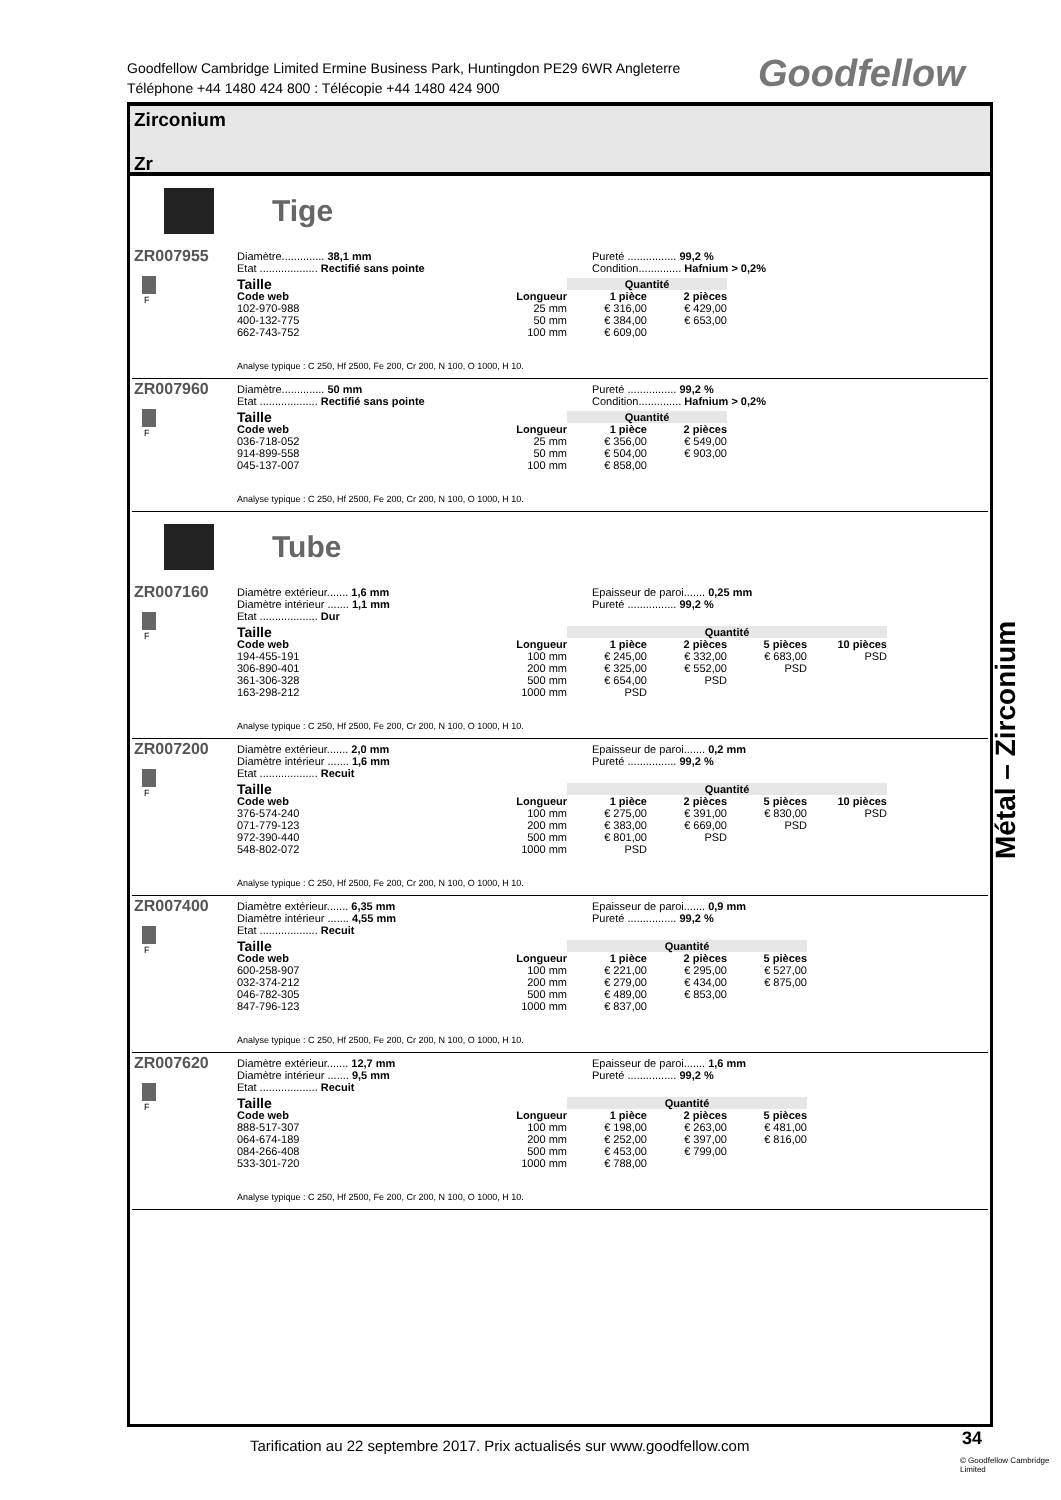Goodfellow Cambridge Limited Ermine Business Park, Huntingdon PE29 6WR Angleterre
Téléphone +44 1480 424 800 : Télécopie +44 1480 424 900
Goodfellow
Zirconium
Zr
Tige
ZR007955
F
Diamètre.............. 38,1 mm
Etat ................... Rectifié sans pointe
Pureté ................ 99,2 %
Condition.............. Hafnium > 0,2%
| Taille | | Quantité | |
| --- | --- | --- | --- |
| Code web | Longueur | 1 pièce | 2 pièces |
| 102-970-988 | 25 mm | € 316,00 | € 429,00 |
| 400-132-775 | 50 mm | € 384,00 | € 653,00 |
| 662-743-752 | 100 mm | € 609,00 | |
Analyse typique : C 250, Hf 2500, Fe 200, Cr 200, N 100, O 1000, H 10.
ZR007960
F
Diamètre.............. 50 mm
Etat ................... Rectifié sans pointe
Pureté ................ 99,2 %
Condition.............. Hafnium > 0,2%
| Taille | | Quantité | |
| --- | --- | --- | --- |
| Code web | Longueur | 1 pièce | 2 pièces |
| 036-718-052 | 25 mm | € 356,00 | € 549,00 |
| 914-899-558 | 50 mm | € 504,00 | € 903,00 |
| 045-137-007 | 100 mm | € 858,00 | |
Analyse typique : C 250, Hf 2500, Fe 200, Cr 200, N 100, O 1000, H 10.
Tube
ZR007160
F
Diamètre extérieur....... 1,6 mm
Diamètre intérieur ....... 1,1 mm
Etat ................... Dur
Epaisseur de paroi....... 0,25 mm
Pureté ................ 99,2 %
| Taille | | Quantité | | | |
| --- | --- | --- | --- | --- | --- |
| Code web | Longueur | 1 pièce | 2 pièces | 5 pièces | 10 pièces |
| 194-455-191 | 100 mm | € 245,00 | € 332,00 | € 683,00 | PSD |
| 306-890-401 | 200 mm | € 325,00 | € 552,00 | PSD | |
| 361-306-328 | 500 mm | € 654,00 | PSD | | |
| 163-298-212 | 1000 mm | PSD | | | |
Analyse typique : C 250, Hf 2500, Fe 200, Cr 200, N 100, O 1000, H 10.
ZR007200
F
Diamètre extérieur....... 2,0 mm
Diamètre intérieur ....... 1,6 mm
Etat ................... Recuit
Epaisseur de paroi....... 0,2 mm
Pureté ................ 99,2 %
| Taille | | Quantité | | | |
| --- | --- | --- | --- | --- | --- |
| Code web | Longueur | 1 pièce | 2 pièces | 5 pièces | 10 pièces |
| 376-574-240 | 100 mm | € 275,00 | € 391,00 | € 830,00 | PSD |
| 071-779-123 | 200 mm | € 383,00 | € 669,00 | PSD | |
| 972-390-440 | 500 mm | € 801,00 | PSD | | |
| 548-802-072 | 1000 mm | PSD | | | |
Analyse typique : C 250, Hf 2500, Fe 200, Cr 200, N 100, O 1000, H 10.
ZR007400
F
Diamètre extérieur....... 6,35 mm
Diamètre intérieur ....... 4,55 mm
Etat ................... Recuit
Epaisseur de paroi....... 0,9 mm
Pureté ................ 99,2 %
| Taille | | Quantité | | |
| --- | --- | --- | --- | --- |
| Code web | Longueur | 1 pièce | 2 pièces | 5 pièces |
| 600-258-907 | 100 mm | € 221,00 | € 295,00 | € 527,00 |
| 032-374-212 | 200 mm | € 279,00 | € 434,00 | € 875,00 |
| 046-782-305 | 500 mm | € 489,00 | € 853,00 | |
| 847-796-123 | 1000 mm | € 837,00 | | |
Analyse typique : C 250, Hf 2500, Fe 200, Cr 200, N 100, O 1000, H 10.
ZR007620
F
Diamètre extérieur....... 12,7 mm
Diamètre intérieur ....... 9,5 mm
Etat ................... Recuit
Epaisseur de paroi....... 1,6 mm
Pureté ................ 99,2 %
| Taille | | Quantité | | |
| --- | --- | --- | --- | --- |
| Code web | Longueur | 1 pièce | 2 pièces | 5 pièces |
| 888-517-307 | 100 mm | € 198,00 | € 263,00 | € 481,00 |
| 064-674-189 | 200 mm | € 252,00 | € 397,00 | € 816,00 |
| 084-266-408 | 500 mm | € 453,00 | € 799,00 | |
| 533-301-720 | 1000 mm | € 788,00 | | |
Analyse typique : C 250, Hf 2500, Fe 200, Cr 200, N 100, O 1000, H 10.
Métal – Zirconium
Tarification au 22 septembre 2017. Prix actualisés sur www.goodfellow.com
34
© Goodfellow Cambridge Limited